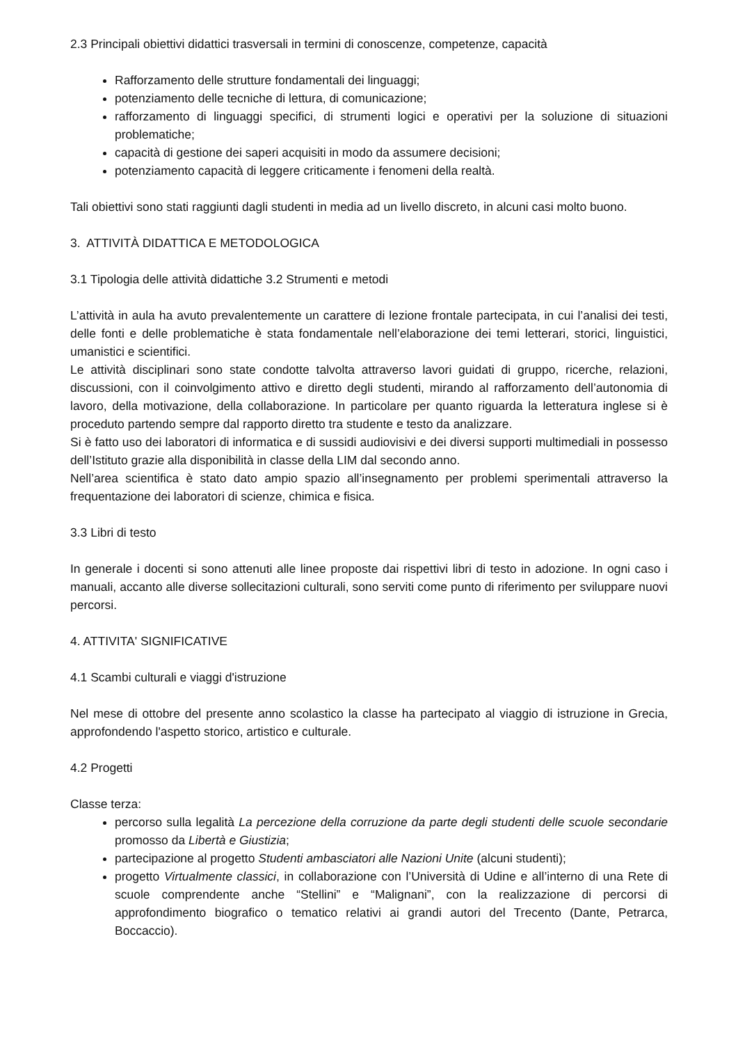2.3 Principali obiettivi didattici trasversali in termini di conoscenze, competenze, capacità
Rafforzamento delle strutture fondamentali dei linguaggi;
potenziamento delle tecniche di lettura, di comunicazione;
rafforzamento di linguaggi specifici, di strumenti logici e operativi per la soluzione di situazioni problematiche;
capacità di gestione dei saperi acquisiti in modo da assumere decisioni;
potenziamento capacità di leggere criticamente i fenomeni della realtà.
Tali obiettivi sono stati raggiunti dagli studenti in media ad un livello discreto, in alcuni casi molto buono.
3. ATTIVITÀ DIDATTICA E METODOLOGICA
3.1 Tipologia delle attività didattiche 3.2 Strumenti e metodi
L’attività in aula ha avuto prevalentemente un carattere di lezione frontale partecipata, in cui l’analisi dei testi, delle fonti e delle problematiche è stata fondamentale nell’elaborazione dei temi letterari, storici, linguistici, umanistici e scientifici.
Le attività disciplinari sono state condotte talvolta attraverso lavori guidati di gruppo, ricerche, relazioni, discussioni, con il coinvolgimento attivo e diretto degli studenti, mirando al rafforzamento dell’autonomia di lavoro, della motivazione, della collaborazione. In particolare per quanto riguarda la letteratura inglese si è proceduto partendo sempre dal rapporto diretto tra studente e testo da analizzare.
Si è fatto uso dei laboratori di informatica e di sussidi audiovisivi e dei diversi supporti multimediali in possesso dell’Istituto grazie alla disponibilità in classe della LIM dal secondo anno.
Nell’area scientifica è stato dato ampio spazio all’insegnamento per problemi sperimentali attraverso la frequentazione dei laboratori di scienze, chimica e fisica.
3.3 Libri di testo
In generale i docenti si sono attenuti alle linee proposte dai rispettivi libri di testo in adozione. In ogni caso i manuali, accanto alle diverse sollecitazioni culturali, sono serviti come punto di riferimento per sviluppare nuovi percorsi.
4. ATTIVITA' SIGNIFICATIVE
4.1 Scambi culturali e viaggi d'istruzione
Nel mese di ottobre del presente anno scolastico la classe ha partecipato al viaggio di istruzione in Grecia, approfondendo l'aspetto storico, artistico e culturale.
4.2 Progetti
Classe terza:
percorso sulla legalità La percezione della corruzione da parte degli studenti delle scuole secondarie promosso da Libertà e Giustizia;
partecipazione al progetto Studenti ambasciatori alle Nazioni Unite (alcuni studenti);
progetto Virtualmente classici, in collaborazione con l’Università di Udine e all’interno di una Rete di scuole comprendente anche “Stellini” e “Malignani”, con la realizzazione di percorsi di approfondimento biografico o tematico relativi ai grandi autori del Trecento (Dante, Petrarca, Boccaccio).